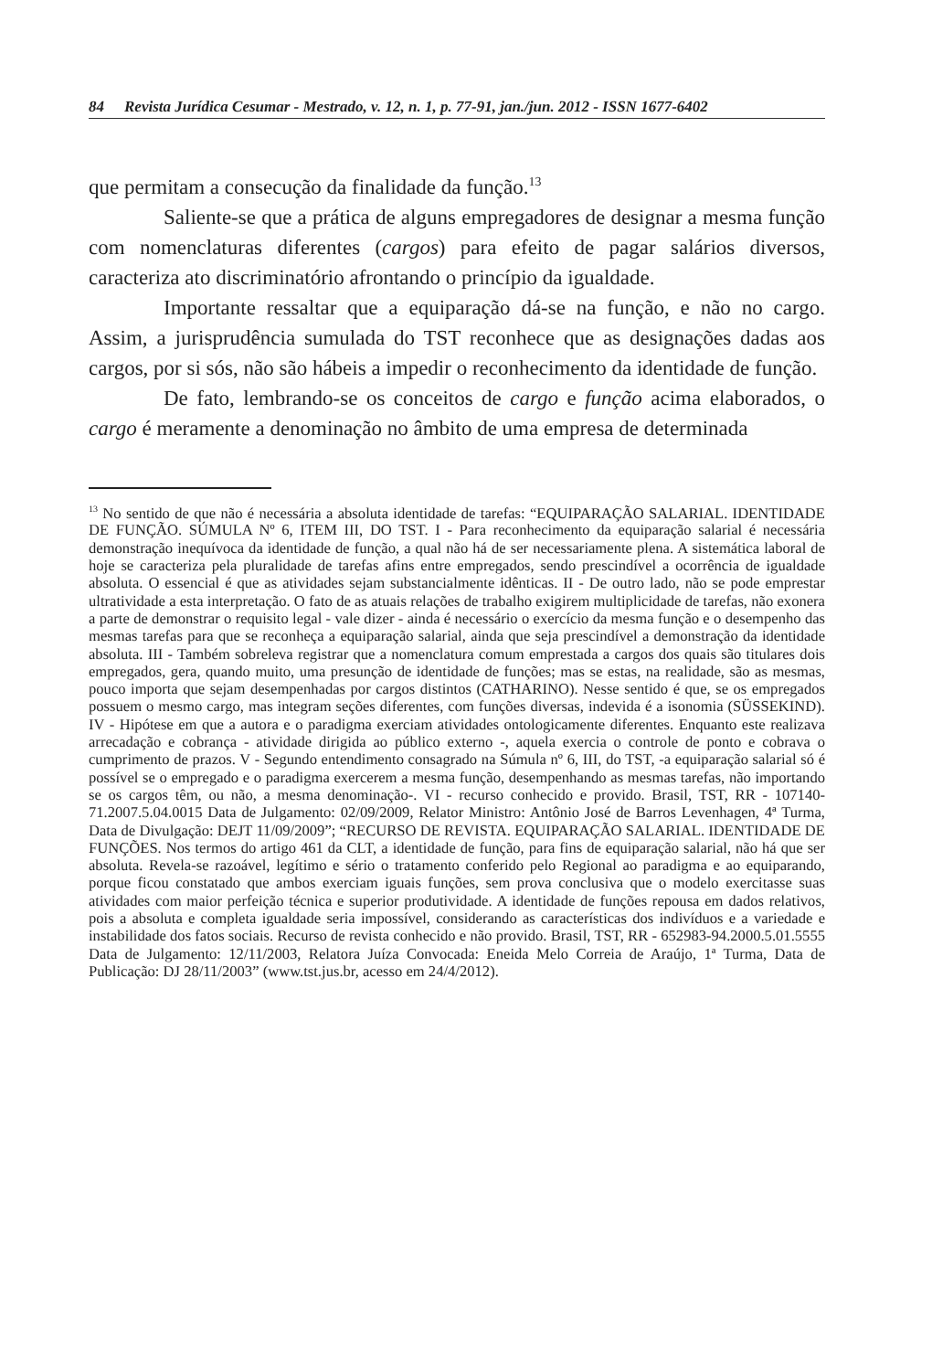84 Revista Jurídica Cesumar - Mestrado, v. 12, n. 1, p. 77-91, jan./jun. 2012 - ISSN 1677-6402
que permitam a consecução da finalidade da função.<sup>13</sup>
Saliente-se que a prática de alguns empregadores de designar a mesma função com nomenclaturas diferentes (cargos) para efeito de pagar salários diversos, caracteriza ato discriminatório afrontando o princípio da igualdade.
Importante ressaltar que a equiparação dá-se na função, e não no cargo. Assim, a jurisprudência sumulada do TST reconhece que as designações dadas aos cargos, por si sós, não são hábeis a impedir o reconhecimento da identidade de função.
De fato, lembrando-se os conceitos de cargo e função acima elaborados, o cargo é meramente a denominação no âmbito de uma empresa de determinada
<sup>13</sup> No sentido de que não é necessária a absoluta identidade de tarefas: “EQUIPARAÇÃO SALARIAL. IDENTIDADE DE FUNÇÃO. SÚMULA Nº 6, ITEM III, DO TST. I - Para reconhecimento da equiparação salarial é necessária demonstração inequívoca da identidade de função, a qual não há de ser necessariamente plena. A sistemática laboral de hoje se caracteriza pela pluralidade de tarefas afins entre empregados, sendo prescindível a ocorrência de igualdade absoluta. O essencial é que as atividades sejam substancialmente idênticas. II - De outro lado, não se pode emprestar ultratividade a esta interpretação. O fato de as atuais relações de trabalho exigirem multiplicidade de tarefas, não exonera a parte de demonstrar o requisito legal - vale dizer - ainda é necessário o exercício da mesma função e o desempenho das mesmas tarefas para que se reconheça a equiparação salarial, ainda que seja prescindível a demonstração da identidade absoluta. III - Também sobreleva registrar que a nomenclatura comum emprestada a cargos dos quais são titulares dois empregados, gera, quando muito, uma presunção de identidade de funções; mas se estas, na realidade, são as mesmas, pouco importa que sejam desempenhadas por cargos distintos (CATHARINO). Nesse sentido é que, se os empregados possuem o mesmo cargo, mas integram seções diferentes, com funções diversas, indevida é a isonomia (SÜSSEKIND). IV - Hipótese em que a autora e o paradigma exerciam atividades ontologicamente diferentes. Enquanto este realizava arrecadação e cobrança - atividade dirigida ao público externo -, aquela exercia o controle de ponto e cobrava o cumprimento de prazos. V - Segundo entendimento consagrado na Súmula nº 6, III, do TST, -a equiparação salarial só é possível se o empregado e o paradigma exercerem a mesma função, desempenhando as mesmas tarefas, não importando se os cargos têm, ou não, a mesma denominação-. VI - recurso conhecido e provido. Brasil, TST, RR - 107140-71.2007.5.04.0015 Data de Julgamento: 02/09/2009, Relator Ministro: Antônio José de Barros Levenhagen, 4ª Turma, Data de Divulgação: DEJT 11/09/2009”; “RECURSO DE REVISTA. EQUIPARAÇÃO SALARIAL. IDENTIDADE DE FUNÇÕES. Nos termos do artigo 461 da CLT, a identidade de função, para fins de equiparação salarial, não há que ser absoluta. Revela-se razoável, legítimo e sério o tratamento conferido pelo Regional ao paradigma e ao equiparando, porque ficou constatado que ambos exerciam iguais funções, sem prova conclusiva que o modelo exercitasse suas atividades com maior perfeição técnica e superior produtividade. A identidade de funções repousa em dados relativos, pois a absoluta e completa igualdade seria impossível, considerando as características dos indivíduos e a variedade e instabilidade dos fatos sociais. Recurso de revista conhecido e não provido. Brasil, TST, RR - 652983-94.2000.5.01.5555 Data de Julgamento: 12/11/2003, Relatora Juíza Convocada: Eneida Melo Correia de Araújo, 1ª Turma, Data de Publicação: DJ 28/11/2003” (www.tst.jus.br, acesso em 24/4/2012).